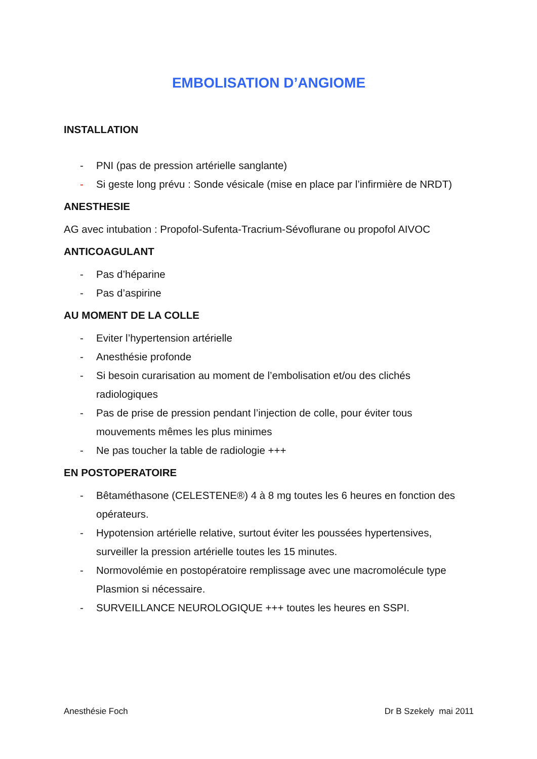EMBOLISATION D’ANGIOME
INSTALLATION
- PNI (pas de pression artérielle sanglante)
- Si geste long prévu : Sonde vésicale (mise en place par l’infirmière de NRDT)
ANESTHESIE
AG avec intubation : Propofol-Sufenta-Tracrium-Sévoflurane ou propofol AIVOC
ANTICOAGULANT
- Pas d’héparine
- Pas d’aspirine
AU MOMENT DE LA COLLE
- Eviter l’hypertension artérielle
- Anesthésie profonde
- Si besoin curarisation au moment de l’embolisation et/ou des clichés radiologiques
- Pas de prise de pression pendant l’injection de colle, pour éviter tous mouvements mêmes les plus minimes
- Ne pas toucher la table de radiologie +++
EN POSTOPERATOIRE
- Bêtaméthasone (CELESTENE®) 4 à 8 mg toutes les 6 heures en fonction des opérateurs.
- Hypotension artérielle relative, surtout éviter les poussées hypertensives, surveiller la pression artérielle toutes les 15 minutes.
- Normovolémie en postopératoire remplissage avec une macromolécule type Plasmion si nécessaire.
- SURVEILLANCE NEUROLOGIQUE +++ toutes les heures en SSPI.
Anesthésie Foch Dr B Szekely mai 2011